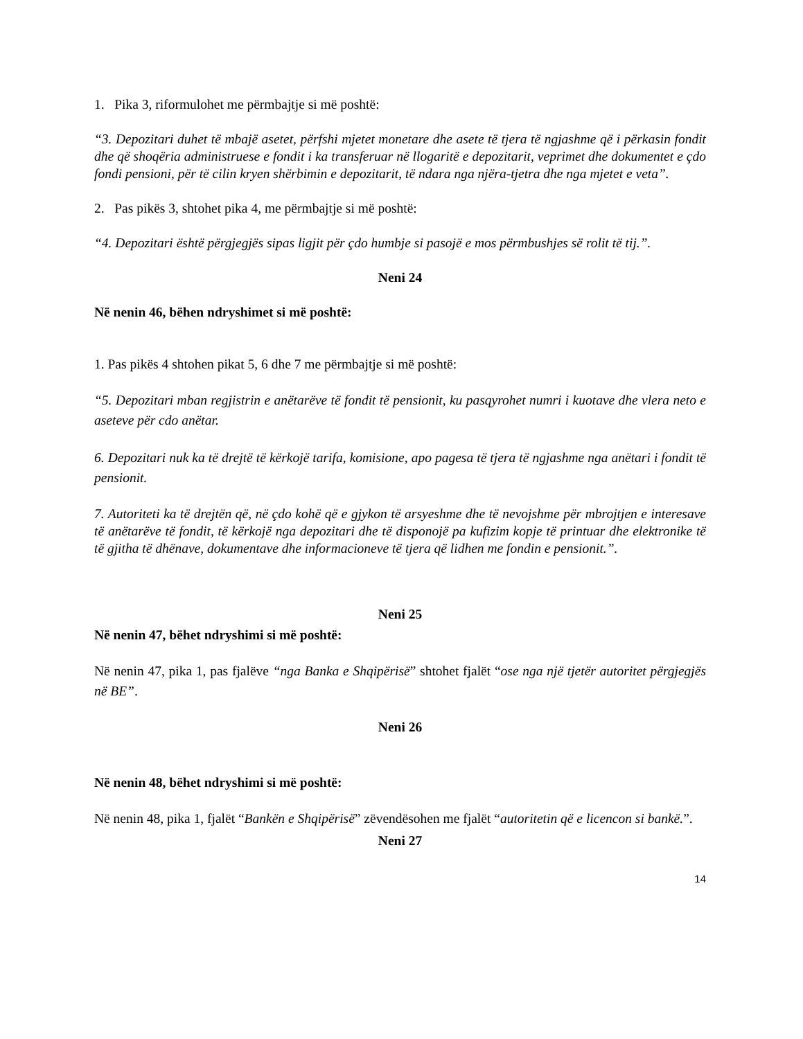1. Pika 3, riformulohet me përmbajtje si më poshtë:
“3. Depozitari duhet të mbajë asetet, përfshi mjetet monetare dhe asete të tjera të ngjashme që i përkasin fondit dhe që shoqëria administruese e fondit i ka transferuar në llogaritë e depozitarit, veprimet dhe dokumentet e çdo fondi pensioni, për të cilin kryen shërbimin e depozitarit, të ndara nga njëra-tjetra dhe nga mjetet e veta”.
2. Pas pikës 3, shtohet pika 4, me përmbajtje si më poshtë:
“4. Depozitari është përgjegjës sipas ligjit për çdo humbje si pasojë e mos përmbushjes së rolit të tij.”.
Neni 24
Në nenin 46, bëhen ndryshimet si më poshtë:
1. Pas pikës 4 shtohen pikat 5, 6 dhe 7 me përmbajtje si më poshtë:
“5. Depozitari mban regjistrin e anëtarëve të fondit të pensionit, ku pasqyrohet numri i kuotave dhe vlera neto e aseteve për cdo anëtar.
6. Depozitari nuk ka të drejtë të kërkojë tarifa, komisione, apo pagesa të tjera të ngjashme nga anëtari i fondit të pensionit.
7. Autoriteti ka të drejtën që, në çdo kohë që e gjykon të arsyeshme dhe të nevojshme për mbrojtjen e interesave të anëtarëve të fondit, të kërkojë nga depozitari dhe të disponojë pa kufizim kopje të printuar dhe elektronike të të gjitha të dhënave, dokumentave dhe informacioneve të tjera që lidhen me fondin e pensionit.”.
Neni 25
Në nenin 47, bëhet ndryshimi si më poshtë:
Në nenin 47, pika 1, pas fjalëve “nga Banka e Shqipërisë” shtohet fjalët “ose nga një tjetër autoritet përgjegjës në BE”.
Neni 26
Në nenin 48, bëhet ndryshimi si më poshtë:
Në nenin 48, pika 1, fjalët “Bankën e Shqipërisë” zëvendësohen me fjalët “autoritetin që e licencon si bankë.”.
Neni 27
14